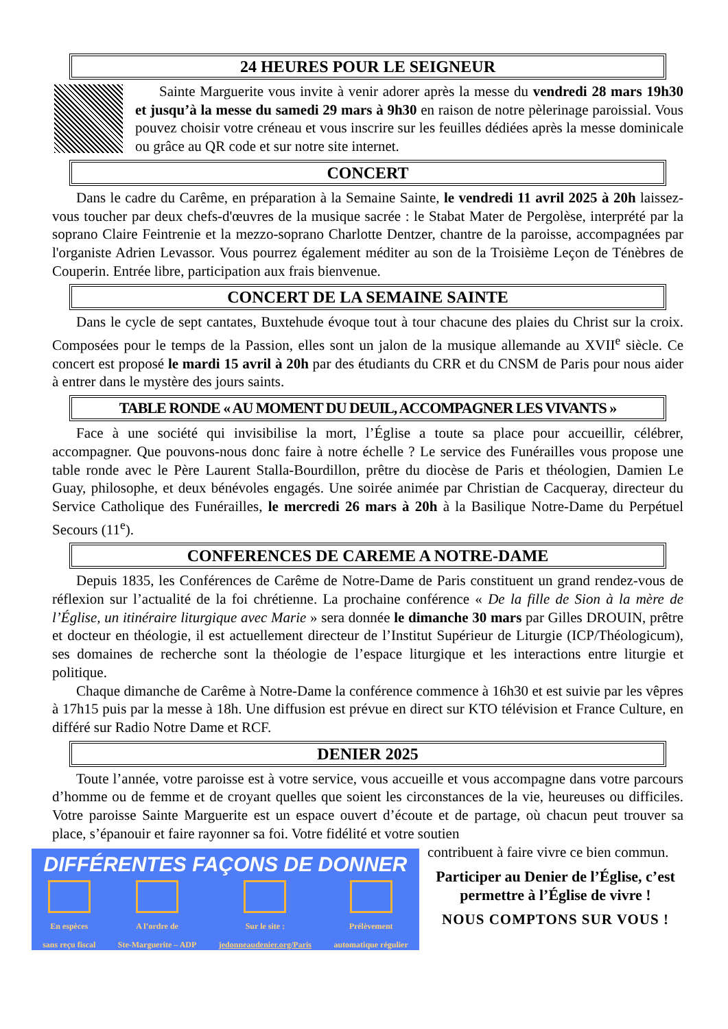24 HEURES POUR LE SEIGNEUR
Sainte Marguerite vous invite à venir adorer après la messe du vendredi 28 mars 19h30 et jusqu’à la messe du samedi 29 mars à 9h30 en raison de notre pèlerinage paroissial. Vous pouvez choisir votre créneau et vous inscrire sur les feuilles dédiées après la messe dominicale ou grâce au QR code et sur notre site internet.
CONCERT
Dans le cadre du Carême, en préparation à la Semaine Sainte, le vendredi 11 avril 2025 à 20h laissez-vous toucher par deux chefs-d'œuvres de la musique sacrée : le Stabat Mater de Pergolèse, interprété par la soprano Claire Feintrenie et la mezzo-soprano Charlotte Dentzer, chantre de la paroisse, accompagnées par l'organiste Adrien Levassor. Vous pourrez également méditer au son de la Troisième Leçon de Ténèbres de Couperin. Entrée libre, participation aux frais bienvenue.
CONCERT DE LA SEMAINE SAINTE
Dans le cycle de sept cantates, Buxtehude évoque tout à tour chacune des plaies du Christ sur la croix. Composées pour le temps de la Passion, elles sont un jalon de la musique allemande au XVII<sup>e</sup> siècle. Ce concert est proposé le mardi 15 avril à 20h par des étudiants du CRR et du CNSM de Paris pour nous aider à entrer dans le mystère des jours saints.
TABLE RONDE « AU MOMENT DU DEUIL, ACCOMPAGNER LES VIVANTS »
Face à une société qui invisibilise la mort, l’Église a toute sa place pour accueillir, célébrer, accompagner. Que pouvons-nous donc faire à notre échelle ? Le service des Funérailles vous propose une table ronde avec le Père Laurent Stalla-Bourdillon, prêtre du diocèse de Paris et théologien, Damien Le Guay, philosophe, et deux bénévoles engagés. Une soirée animée par Christian de Cacqueray, directeur du Service Catholique des Funérailles, le mercredi 26 mars à 20h à la Basilique Notre-Dame du Perpétuel Secours (11<sup>e</sup>).
CONFERENCES DE CAREME A NOTRE-DAME
Depuis 1835, les Conférences de Carême de Notre-Dame de Paris constituent un grand rendez-vous de réflexion sur l’actualité de la foi chrétienne. La prochaine conférence « De la fille de Sion à la mère de l’Église, un itinéraire liturgique avec Marie » sera donnée le dimanche 30 mars par Gilles DROUIN, prêtre et docteur en théologie, il est actuellement directeur de l’Institut Supérieur de Liturgie (ICP/Théologicum), ses domaines de recherche sont la théologie de l’espace liturgique et les interactions entre liturgie et politique.
Chaque dimanche de Carême à Notre-Dame la conférence commence à 16h30 et est suivie par les vêpres à 17h15 puis par la messe à 18h. Une diffusion est prévue en direct sur KTO télévision et France Culture, en différé sur Radio Notre Dame et RCF.
DENIER 2025
Toute l’année, votre paroisse est à votre service, vous accueille et vous accompagne dans votre parcours d’homme ou de femme et de croyant quelles que soient les circonstances de la vie, heureuses ou difficiles. Votre paroisse Sainte Marguerite est un espace ouvert d’écoute et de partage, où chacun peut trouver sa place, s’épanouir et faire rayonner sa foi. Votre fidélité et votre soutien
DIFFÉRENTES FAÇONS DE DONNER
En espèces
sans reçu fiscal
A l’ordre de
Ste-Marguerite – ADP
Sur le site :
jedonneaudenier.org/Paris
Prélèvement
automatique régulier
contribuent à faire vivre ce bien commun.
Participer au Denier de l’Église, c’est permettre à l’Église de vivre !
NOUS COMPTONS SUR VOUS !